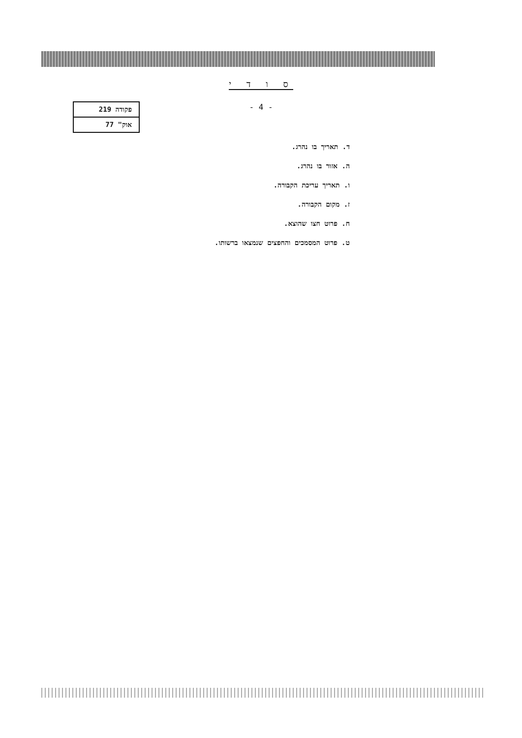ס ו ד י
- 4 -
| פקודה 219 |
| אוק" 77 |
ד. תאריך בו נהרג.
ה. אזור בו נהרג.
ו. תאריך עריכת הקבורה.
ז. מקום הקבורה.
ח. פרוט חצו שהוצא.
ט. פרוט המסמכים והחפצים שנמצאו ברשותו.